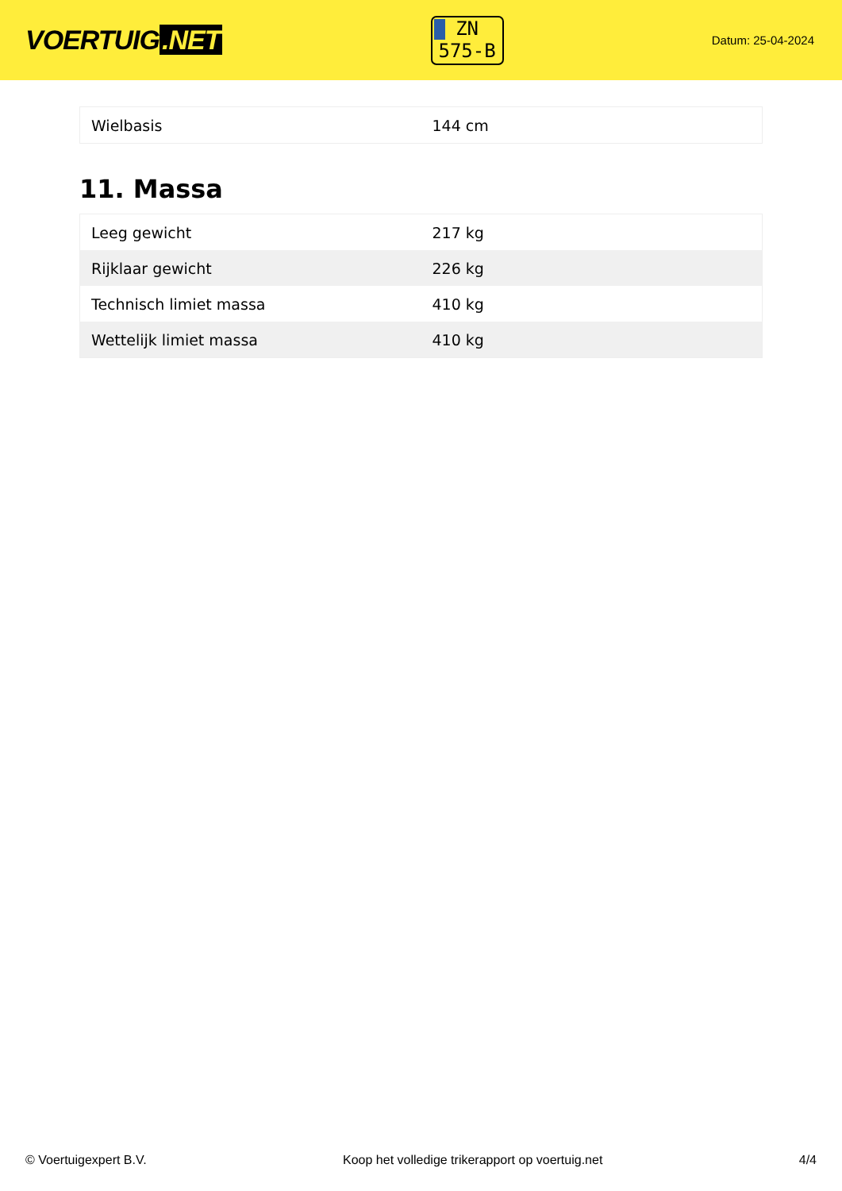VOERTUIG.NET
ZN
575-B
Datum: 25-04-2024
| Wielbasis | 144 cm |
11. Massa
| Leeg gewicht | 217 kg |
| Rijklaar gewicht | 226 kg |
| Technisch limiet massa | 410 kg |
| Wettelijk limiet massa | 410 kg |
© Voertuigexpert B.V. Koop het volledige trikerapport op voertuig.net 4/4